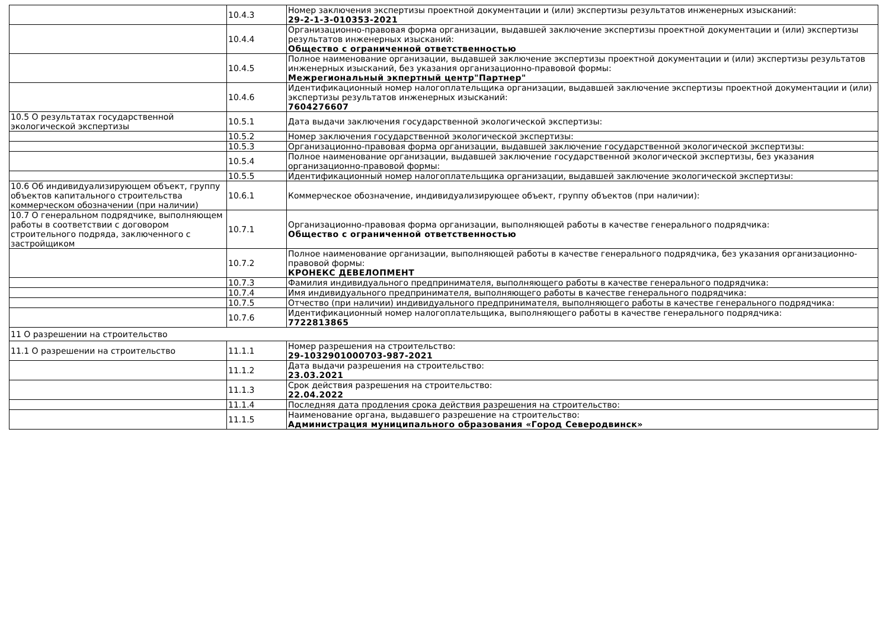| | 10.4.3 | Номер заключения экспертизы проектной документации и (или) экспертизы результатов инженерных изысканий: 29-2-1-3-010353-2021 |
| | 10.4.4 | Организационно-правовая форма организации, выдавшей заключение экспертизы проектной документации и (или) экспертизы результатов инженерных изысканий: Общество с ограниченной ответственностью |
| | 10.4.5 | Полное наименование организации, выдавшей заключение экспертизы проектной документации и (или) экспертизы результатов инженерных изысканий, без указания организационно-правовой формы: Межрегиональный экпертный центр"Партнер" |
| | 10.4.6 | Идентификационный номер налогоплательщика организации, выдавшей заключение экспертизы проектной документации и (или) экспертизы результатов инженерных изысканий: 7604276607 |
| 10.5 О результатах государственной экологической экспертизы | 10.5.1 | Дата выдачи заключения государственной экологической экспертизы: |
| | 10.5.2 | Номер заключения государственной экологической экспертизы: |
| | 10.5.3 | Организационно-правовая форма организации, выдавшей заключение государственной экологической экспертизы: |
| | 10.5.4 | Полное наименование организации, выдавшей заключение государственной экологической экспертизы, без указания организационно-правовой формы: |
| | 10.5.5 | Идентификационный номер налогоплательщика организации, выдавшей заключение экологической экспертизы: |
| 10.6 Об индивидуализирующем объект, группу объектов капитального строительства коммерческом обозначении (при наличии) | 10.6.1 | Коммерческое обозначение, индивидуализирующее объект, группу объектов (при наличии): |
| 10.7 О генеральном подрядчике, выполняющем работы в соответствии с договором строительного подряда, заключенного с застройщиком | 10.7.1 | Организационно-правовая форма организации, выполняющей работы в качестве генерального подрядчика: Общество с ограниченной ответственностью |
| | 10.7.2 | Полное наименование организации, выполняющей работы в качестве генерального подрядчика, без указания организационно-правовой формы: КРОНЕКС ДЕВЕЛОПМЕНТ |
| | 10.7.3 | Фамилия индивидуального предпринимателя, выполняющего работы в качестве генерального подрядчика: |
| | 10.7.4 | Имя индивидуального предпринимателя, выполняющего работы в качестве генерального подрядчика: |
| | 10.7.5 | Отчество (при наличии) индивидуального предпринимателя, выполняющего работы в качестве генерального подрядчика: |
| | 10.7.6 | Идентификационный номер налогоплательщика, выполняющего работы в качестве генерального подрядчика: 7722813865 |
| 11 О разрешении на строительство | | |
| 11.1 О разрешении на строительство | 11.1.1 | Номер разрешения на строительство: 29-1032901000703-987-2021 |
| | 11.1.2 | Дата выдачи разрешения на строительство: 23.03.2021 |
| | 11.1.3 | Срок действия разрешения на строительство: 22.04.2022 |
| | 11.1.4 | Последняя дата продления срока действия разрешения на строительство: |
| | 11.1.5 | Наименование органа, выдавшего разрешение на строительство: Администрация муниципального образования «Город Северодвинск» |